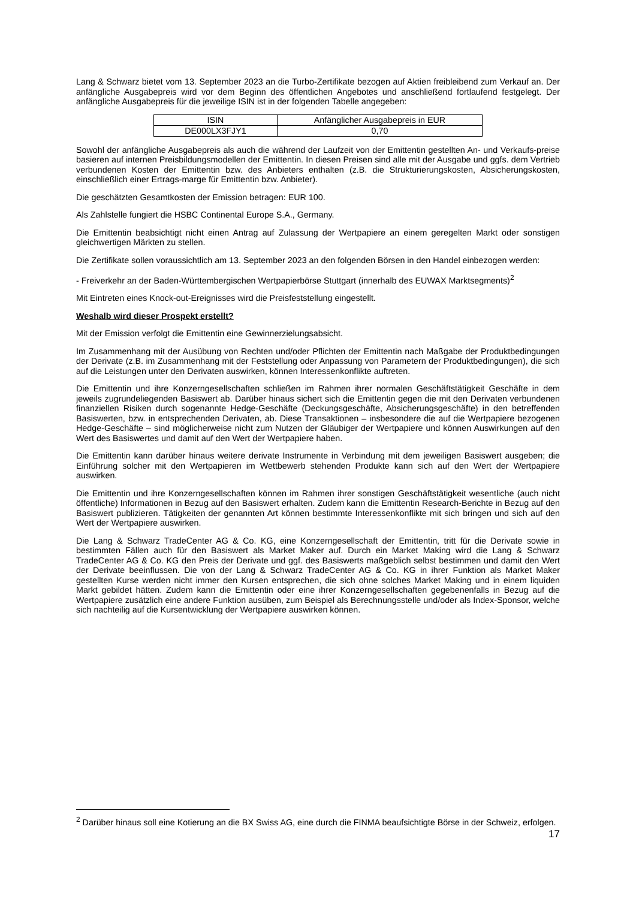Lang & Schwarz bietet vom 13. September 2023 an die Turbo-Zertifikate bezogen auf Aktien freibleibend zum Verkauf an. Der anfängliche Ausgabepreis wird vor dem Beginn des öffentlichen Angebotes und anschließend fortlaufend festgelegt. Der anfängliche Ausgabepreis für die jeweilige ISIN ist in der folgenden Tabelle angegeben:
| ISIN | Anfänglicher Ausgabepreis in EUR |
| DE000LX3FJY1 | 0,70 |
Sowohl der anfängliche Ausgabepreis als auch die während der Laufzeit von der Emittentin gestellten An- und Verkaufs-preise basieren auf internen Preisbildungsmodellen der Emittentin. In diesen Preisen sind alle mit der Ausgabe und ggfs. dem Vertrieb verbundenen Kosten der Emittentin bzw. des Anbieters enthalten (z.B. die Strukturierungskosten, Absicherungskosten, einschließlich einer Ertrags-marge für Emittentin bzw. Anbieter).
Die geschätzten Gesamtkosten der Emission betragen: EUR 100.
Als Zahlstelle fungiert die HSBC Continental Europe S.A., Germany.
Die Emittentin beabsichtigt nicht einen Antrag auf Zulassung der Wertpapiere an einem geregelten Markt oder sonstigen gleichwertigen Märkten zu stellen.
Die Zertifikate sollen voraussichtlich am 13. September 2023 an den folgenden Börsen in den Handel einbezogen werden:
- Freiverkehr an der Baden-Württembergischen Wertpapierbörse Stuttgart (innerhalb des EUWAX Marktsegments)<sup>2</sup>
Mit Eintreten eines Knock-out-Ereignisses wird die Preisfeststellung eingestellt.
Weshalb wird dieser Prospekt erstellt?
Mit der Emission verfolgt die Emittentin eine Gewinnerzielungsabsicht.
Im Zusammenhang mit der Ausübung von Rechten und/oder Pflichten der Emittentin nach Maßgabe der Produktbedingungen der Derivate (z.B. im Zusammenhang mit der Feststellung oder Anpassung von Parametern der Produktbedingungen), die sich auf die Leistungen unter den Derivaten auswirken, können Interessenkonflikte auftreten.
Die Emittentin und ihre Konzerngesellschaften schließen im Rahmen ihrer normalen Geschäftstätigkeit Geschäfte in dem jeweils zugrundeliegenden Basiswert ab. Darüber hinaus sichert sich die Emittentin gegen die mit den Derivaten verbundenen finanziellen Risiken durch sogenannte Hedge-Geschäfte (Deckungsgeschäfte, Absicherungsgeschäfte) in den betreffenden Basiswerten, bzw. in entsprechenden Derivaten, ab. Diese Transaktionen – insbesondere die auf die Wertpapiere bezogenen Hedge-Geschäfte – sind möglicherweise nicht zum Nutzen der Gläubiger der Wertpapiere und können Auswirkungen auf den Wert des Basiswertes und damit auf den Wert der Wertpapiere haben.
Die Emittentin kann darüber hinaus weitere derivate Instrumente in Verbindung mit dem jeweiligen Basiswert ausgeben; die Einführung solcher mit den Wertpapieren im Wettbewerb stehenden Produkte kann sich auf den Wert der Wertpapiere auswirken.
Die Emittentin und ihre Konzerngesellschaften können im Rahmen ihrer sonstigen Geschäftstätigkeit wesentliche (auch nicht öffentliche) Informationen in Bezug auf den Basiswert erhalten. Zudem kann die Emittentin Research-Berichte in Bezug auf den Basiswert publizieren. Tätigkeiten der genannten Art können bestimmte Interessenkonflikte mit sich bringen und sich auf den Wert der Wertpapiere auswirken.
Die Lang & Schwarz TradeCenter AG & Co. KG, eine Konzerngesellschaft der Emittentin, tritt für die Derivate sowie in bestimmten Fällen auch für den Basiswert als Market Maker auf. Durch ein Market Making wird die Lang & Schwarz TradeCenter AG & Co. KG den Preis der Derivate und ggf. des Basiswerts maßgeblich selbst bestimmen und damit den Wert der Derivate beeinflussen. Die von der Lang & Schwarz TradeCenter AG & Co. KG in ihrer Funktion als Market Maker gestellten Kurse werden nicht immer den Kursen entsprechen, die sich ohne solches Market Making und in einem liquiden Markt gebildet hätten. Zudem kann die Emittentin oder eine ihrer Konzerngesellschaften gegebenenfalls in Bezug auf die Wertpapiere zusätzlich eine andere Funktion ausüben, zum Beispiel als Berechnungsstelle und/oder als Index-Sponsor, welche sich nachteilig auf die Kursentwicklung der Wertpapiere auswirken können.
<sup>2</sup> Darüber hinaus soll eine Kotierung an die BX Swiss AG, eine durch die FINMA beaufsichtigte Börse in der Schweiz, erfolgen.
17